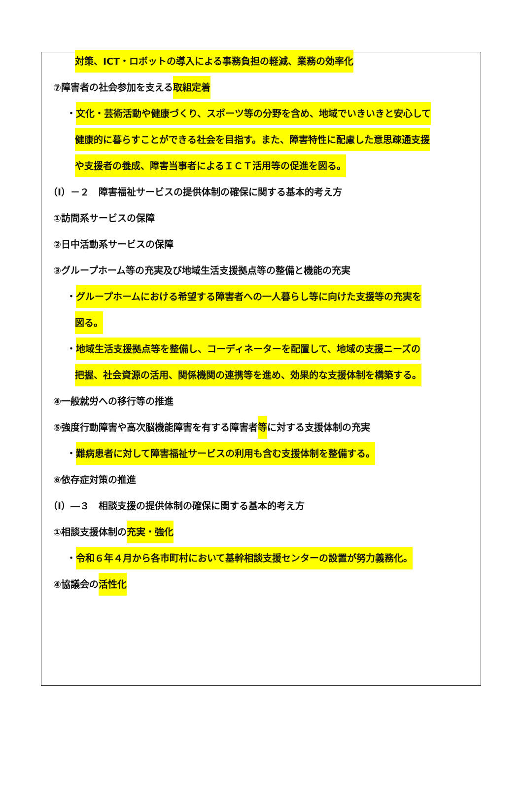対策、ICT・ロボットの導入による事務負担の軽減、業務の効率化
⑦障害者の社会参加を支える取組定着
・文化・芸術活動や健康づくり、スポーツ等の分野を含め、地域でいきいきと安心して
健康的に暮らすことができる社会を目指す。また、障害特性に配慮した意思疎通支援
や支援者の養成、障害当事者によるＩＣＴ活用等の促進を図る。
（Ⅰ）－２　障害福祉サービスの提供体制の確保に関する基本的考え方
①訪問系サービスの保障
②日中活動系サービスの保障
③グループホーム等の充実及び地域生活支援拠点等の整備と機能の充実
・グループホームにおける希望する障害者への一人暮らし等に向けた支援等の充実を
図る。
・地域生活支援拠点等を整備し、コーディネーターを配置して、地域の支援ニーズの
把握、社会資源の活用、関係機関の連携等を進め、効果的な支援体制を構築する。
④一般就労への移行等の推進
⑤強度行動障害や高次脳機能障害を有する障害者等に対する支援体制の充実
・難病患者に対して障害福祉サービスの利用も含む支援体制を整備する。
⑥依存症対策の推進
（Ⅰ）―３　相談支援の提供体制の確保に関する基本的考え方
①相談支援体制の充実・強化
・令和６年４月から各市町村において基幹相談支援センターの設置が努力義務化。
④協議会の活性化